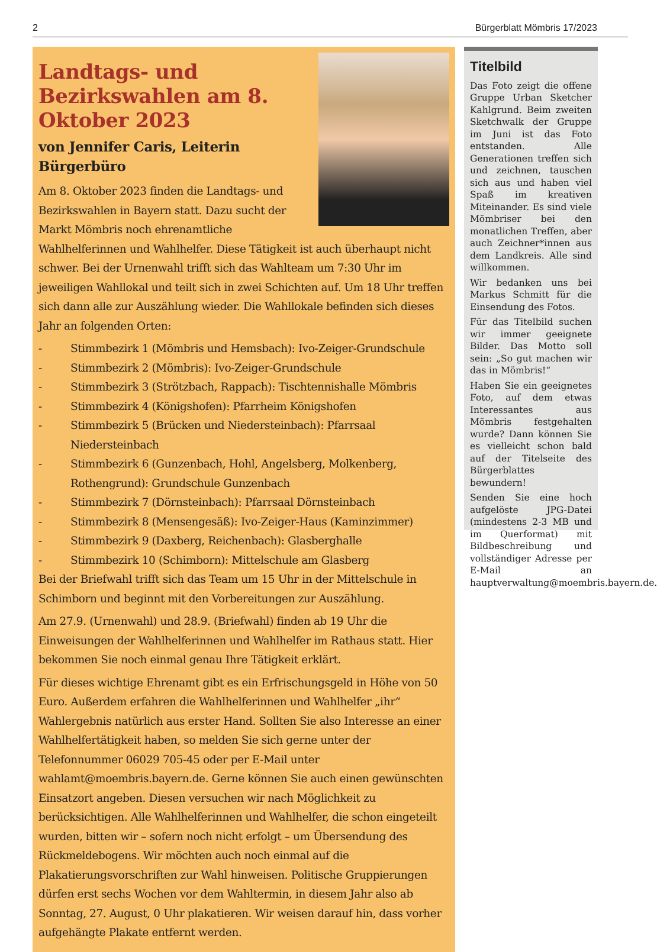2 Bürgerblatt Mömbris 17/2023
Landtags- und Bezirkswahlen am 8. Oktober 2023
von Jennifer Caris, Leiterin Bürgerbüro
Am 8. Oktober 2023 finden die Landtags- und Bezirkswahlen in Bayern statt. Dazu sucht der Markt Mömbris noch ehrenamtliche Wahlhelferinnen und Wahlhelfer. Diese Tätigkeit ist auch überhaupt nicht schwer. Bei der Urnenwahl trifft sich das Wahlteam um 7:30 Uhr im jeweiligen Wahllokal und teilt sich in zwei Schichten auf. Um 18 Uhr treffen sich dann alle zur Auszählung wieder. Die Wahllokale befinden sich dieses Jahr an folgenden Orten:
- Stimmbezirk 1 (Mömbris und Hemsbach): Ivo-Zeiger-Grundschule
- Stimmbezirk 2 (Mömbris): Ivo-Zeiger-Grundschule
- Stimmbezirk 3 (Strötzbach, Rappach): Tischtennishalle Mömbris
- Stimmbezirk 4 (Königshofen): Pfarrheim Königshofen
- Stimmbezirk 5 (Brücken und Niedersteinbach): Pfarrsaal Niedersteinbach
- Stimmbezirk 6 (Gunzenbach, Hohl, Angelsberg, Molkenberg, Rothengrund): Grundschule Gunzenbach
- Stimmbezirk 7 (Dörnsteinbach): Pfarrsaal Dörnsteinbach
- Stimmbezirk 8 (Mensengesäß): Ivo-Zeiger-Haus (Kaminzimmer)
- Stimmbezirk 9 (Daxberg, Reichenbach): Glasberghalle
- Stimmbezirk 10 (Schimborn): Mittelschule am Glasberg
Bei der Briefwahl trifft sich das Team um 15 Uhr in der Mittelschule in Schimborn und beginnt mit den Vorbereitungen zur Auszählung.
Am 27.9. (Urnenwahl) und 28.9. (Briefwahl) finden ab 19 Uhr die Einweisungen der Wahlhelferinnen und Wahlhelfer im Rathaus statt. Hier bekommen Sie noch einmal genau Ihre Tätigkeit erklärt.
Für dieses wichtige Ehrenamt gibt es ein Erfrischungsgeld in Höhe von 50 Euro. Außerdem erfahren die Wahlhelferinnen und Wahlhelfer „ihr“ Wahlergebnis natürlich aus erster Hand. Sollten Sie also Interesse an einer Wahlhelfertätigkeit haben, so melden Sie sich gerne unter der Telefonnummer 06029 705-45 oder per E-Mail unter wahlamt@moembris.bayern.de. Gerne können Sie auch einen gewünschten Einsatzort angeben. Diesen versuchen wir nach Möglichkeit zu berücksichtigen. Alle Wahlhelferinnen und Wahlhelfer, die schon eingeteilt wurden, bitten wir – sofern noch nicht erfolgt – um Übersendung des Rückmeldebogens. Wir möchten auch noch einmal auf die Plakatierungsvorschriften zur Wahl hinweisen. Politische Gruppierungen dürfen erst sechs Wochen vor dem Wahltermin, in diesem Jahr also ab Sonntag, 27. August, 0 Uhr plakatieren. Wir weisen darauf hin, dass vorher aufgehängte Plakate entfernt werden.
Titelbild
Das Foto zeigt die offene Gruppe Urban Sketcher Kahlgrund. Beim zweiten Sketchwalk der Gruppe im Juni ist das Foto entstanden. Alle Generationen treffen sich und zeichnen, tauschen sich aus und haben viel Spaß im kreativen Miteinander. Es sind viele Mömbriser bei den monatlichen Treffen, aber auch Zeichner*innen aus dem Landkreis. Alle sind willkommen.
Wir bedanken uns bei Markus Schmitt für die Einsendung des Fotos.
Für das Titelbild suchen wir immer geeignete Bilder. Das Motto soll sein: „So gut machen wir das in Mömbris!“
Haben Sie ein geeignetes Foto, auf dem etwas Interessantes aus Mömbris festgehalten wurde? Dann können Sie es vielleicht schon bald auf der Titelseite des Bürgerblattes bewundern!
Senden Sie eine hoch aufgelöste JPG-Datei (mindestens 2-3 MB und im Querformat) mit Bildbeschreibung und vollständiger Adresse per E-Mail an hauptverwaltung@moembris.bayern.de.